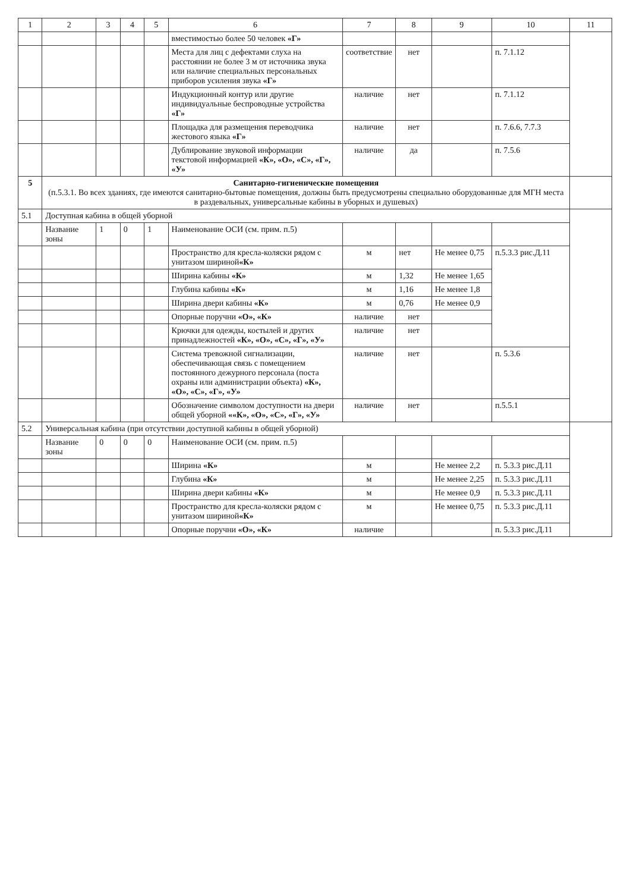| 1 | 2 | 3 | 4 | 5 | 6 | 7 | 8 | 9 | 10 | 11 |
| --- | --- | --- | --- | --- | --- | --- | --- | --- | --- | --- |
| | | | | | вместимостью более 50 человек «Г» | | | | | |
| | | | | | Места для лиц с дефектами слуха на расстоянии не более 3 м от источника звука или наличие специальных персональных приборов усиления звука «Г» | соответствие | нет | | п. 7.1.12 | |
| | | | | | Индукционный контур или другие индивидуальные беспроводные устройства «Г» | наличие | нет | | п. 7.1.12 | |
| | | | | | Площадка для размещения переводчика жестового языка «Г» | наличие | нет | | п. 7.6.6, 7.7.3 | |
| | | | | | Дублирование звуковой информации текстовой информацией «К», «О», «С», «Г», «У» | наличие | да | | п. 7.5.6 | |
| 5 | Санитарно-гигиенические помещения (п.5.3.1. Во всех зданиях, где имеются санитарно-бытовые помещения, должны быть предусмотрены специально оборудованные для МГН места в раздевальных, универсальные кабины в уборных и душевых) | | | | | | | | | |
| 5.1 | Доступная кабина в общей уборной | | | | | | | | | |
| | Название зоны | 1 | 0 | 1 | Наименование ОСИ (см. прим. п.5) | | | | | |
| | | | | | Пространство для кресла-коляски рядом с унитазом шириной «К» | м | нет | Не менее 0,75 | п.5.3.3 рис.Д.11 | |
| | | | | | Ширина кабины «К» | м | 1,32 | Не менее 1,65 | | |
| | | | | | Глубина кабины «К» | м | 1,16 | Не менее 1,8 | | |
| | | | | | Ширина двери кабины «К» | м | 0,76 | Не менее 0,9 | | |
| | | | | | Опорные поручни «О», «К» | наличие | нет | | | |
| | | | | | Крючки для одежды, костылей и других принадлежностей «К», «О», «С», «Г», «У» | наличие | нет | | | |
| | | | | | Система тревожной сигнализации, обеспечивающая связь с помещением постоянного дежурного персонала (поста охраны или администрации объекта) «К», «О», «С», «Г», «У» | наличие | нет | | п. 5.3.6 | |
| | | | | | Обозначение символом доступности на двери общей уборной ««К», «О», «С», «Г», «У» | наличие | нет | | п.5.5.1 | |
| 5.2 | Универсальная кабина (при отсутствии доступной кабины в общей уборной) | | | | | | | | | |
| | Название зоны | 0 | 0 | 0 | Наименование ОСИ (см. прим. п.5) | | | | | |
| | | | | | Ширина «К» | м | | Не менее 2,2 | п. 5.3.3 рис.Д.11 | |
| | | | | | Глубина «К» | м | | Не менее 2,25 | п. 5.3.3 рис.Д.11 | |
| | | | | | Ширина двери кабины «К» | м | | Не менее 0,9 | п. 5.3.3 рис.Д.11 | |
| | | | | | Пространство для кресла-коляски рядом с унитазом шириной «К» | м | | Не менее 0,75 | п. 5.3.3 рис.Д.11 | |
| | | | | | Опорные поручни «О», «К» | наличие | | | п. 5.3.3 рис.Д.11 | |